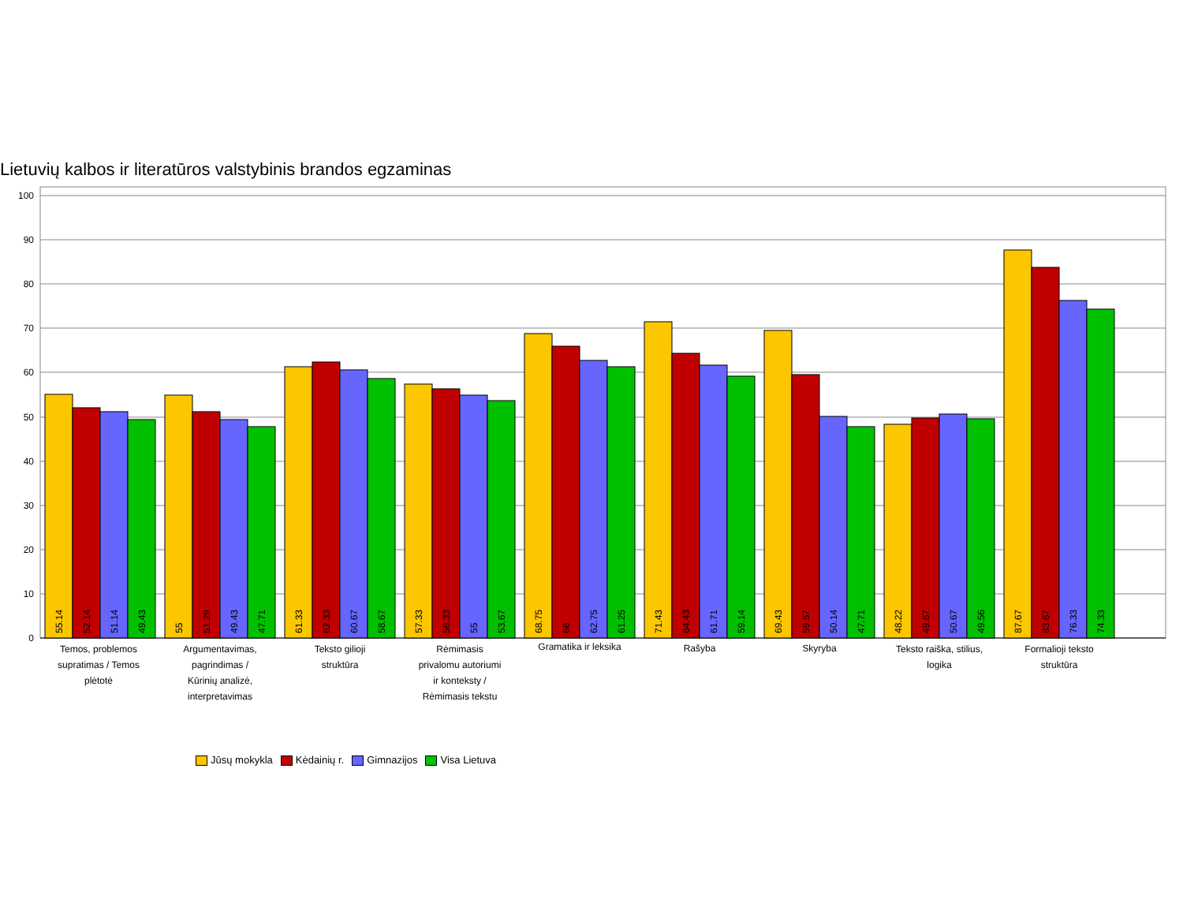Lietuvių kalbos ir literatūros valstybinis brandos egzaminas
0
10
20
30
40
50
60
70
80
90
100
55.14
52.14
51.14
49.43
55
51.29
49.43
47.71
61.33
62.33
60.67
58.67
57.33
56.33
55
53.67
68.75
66
62.75
61.25
71.43
64.43
61.71
59.14
69.43
59.57
50.14
47.71
48.22
49.67
50.67
49.56
87.67
83.67
76.33
74.33
Temos, problemos
supratimas / Temos
plėtotė
Argumentavimas,
pagrindimas /
Kūrinių analizė,
interpretavimas
Teksto gilioji
struktūra
Rėmimasis
privalomu autoriumi
ir konteksty /
Rėmimasis tekstu
Gramatika ir leksika
Rašyba
Skyryba
Teksto raiška, stilius,
logika
Formalioji teksto
struktūra
Jūsų mokykla Kėdainių r. Gimnazijos Visa Lietuva